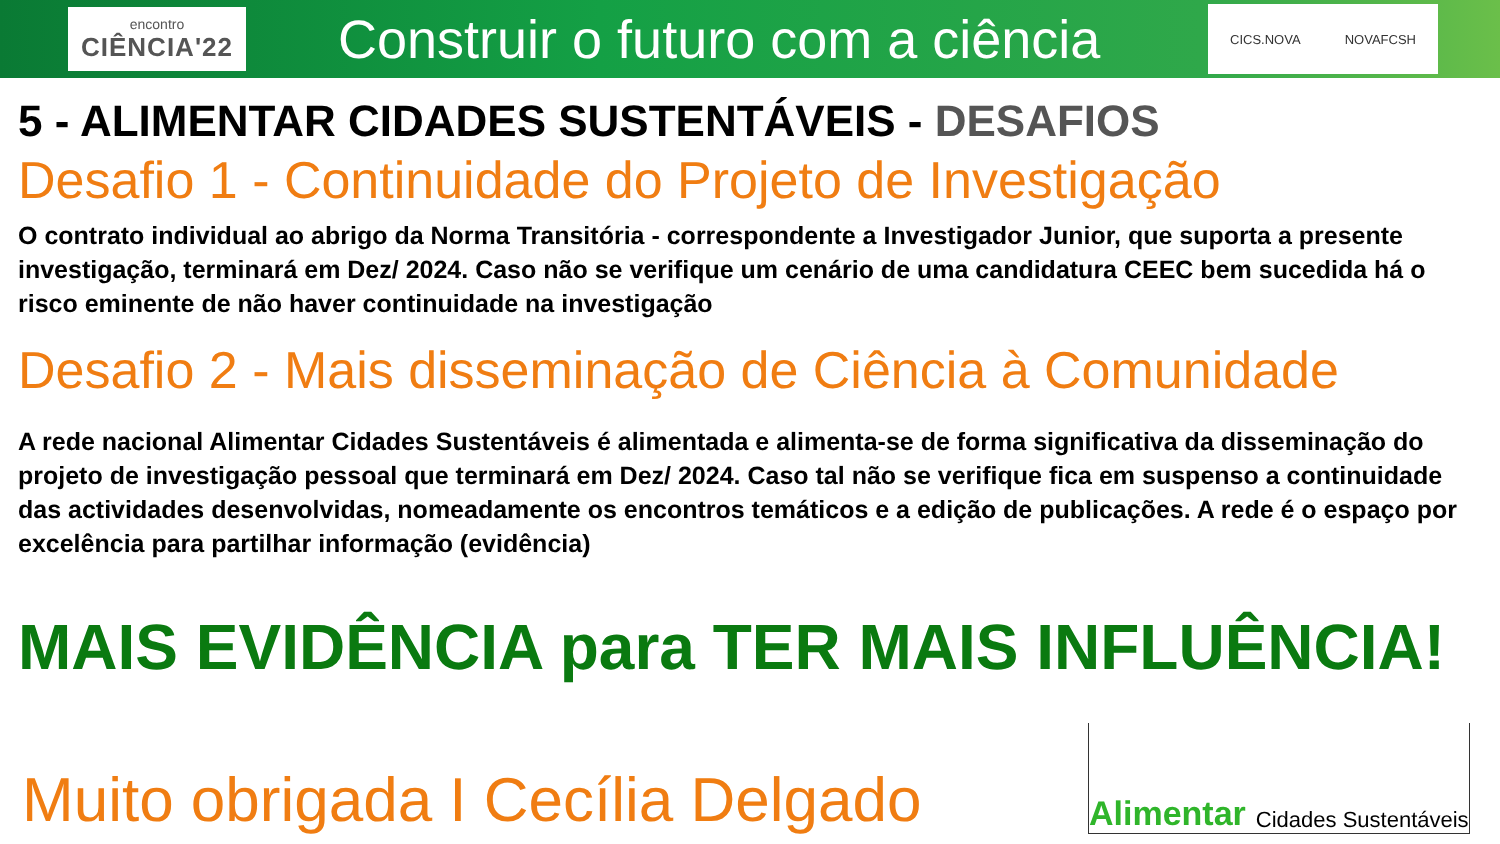encontro
CIÊNCIA'22
Construir o futuro com a ciência
CICS.NOVA NOVAFCSH
5 - ALIMENTAR CIDADES SUSTENTÁVEIS - DESAFIOS
Desafio 1 - Continuidade do Projeto de Investigação
O contrato individual ao abrigo da Norma Transitória - correspondente a Investigador Junior, que suporta a presente investigação, terminará em Dez/ 2024. Caso não se verifique um cenário de uma candidatura CEEC bem sucedida há o risco eminente de não haver continuidade na investigação
Desafio 2 - Mais disseminação de Ciência à Comunidade
A rede nacional Alimentar Cidades Sustentáveis é alimentada e alimenta-se de forma significativa da disseminação do projeto de investigação pessoal que terminará em Dez/ 2024. Caso tal não se verifique fica em suspenso a continuidade das actividades desenvolvidas, nomeadamente os encontros temáticos e a edição de publicações. A rede é o espaço por excelência para partilhar informação (evidência)
MAIS EVIDÊNCIA para TER MAIS INFLUÊNCIA!
Muito obrigada I Cecília Delgado
Alimentar Cidades Sustentáveis